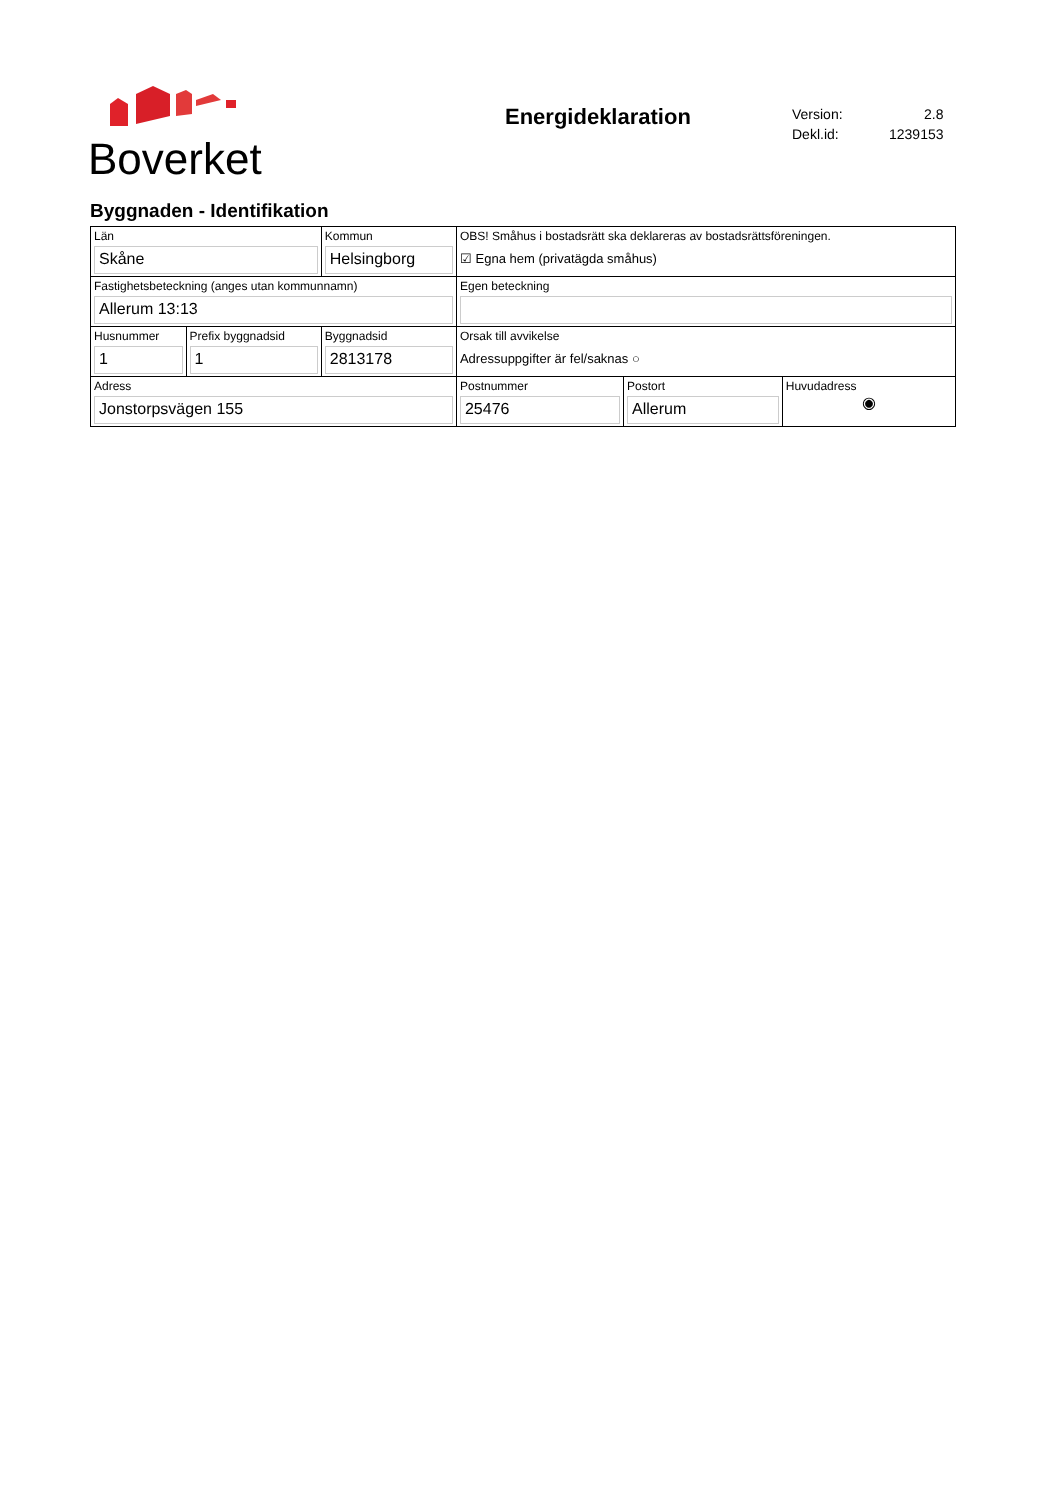Boverket
Energideklaration
| Version: | 2.8 |
| Dekl.id: | 1239153 |
Byggnaden - Identifikation
| Län Skåne | | Kommun Helsingborg | OBS! Småhus i bostadsrätt ska deklareras av bostadsrättsföreningen. ☑ Egna hem (privatägda småhus) | | |
| Fastighetsbeteckning (anges utan kommunnamn) Allerum 13:13 | | | Egen beteckning | | |
| Husnummer 1 | Prefix byggnadsid 1 | Byggnadsid 2813178 | Orsak till avvikelse Adressuppgifter är fel/saknas ○ | | |
| Adress Jonstorpsvägen 155 | | | Postnummer 25476 | Postort Allerum | Huvudadress ◉ |